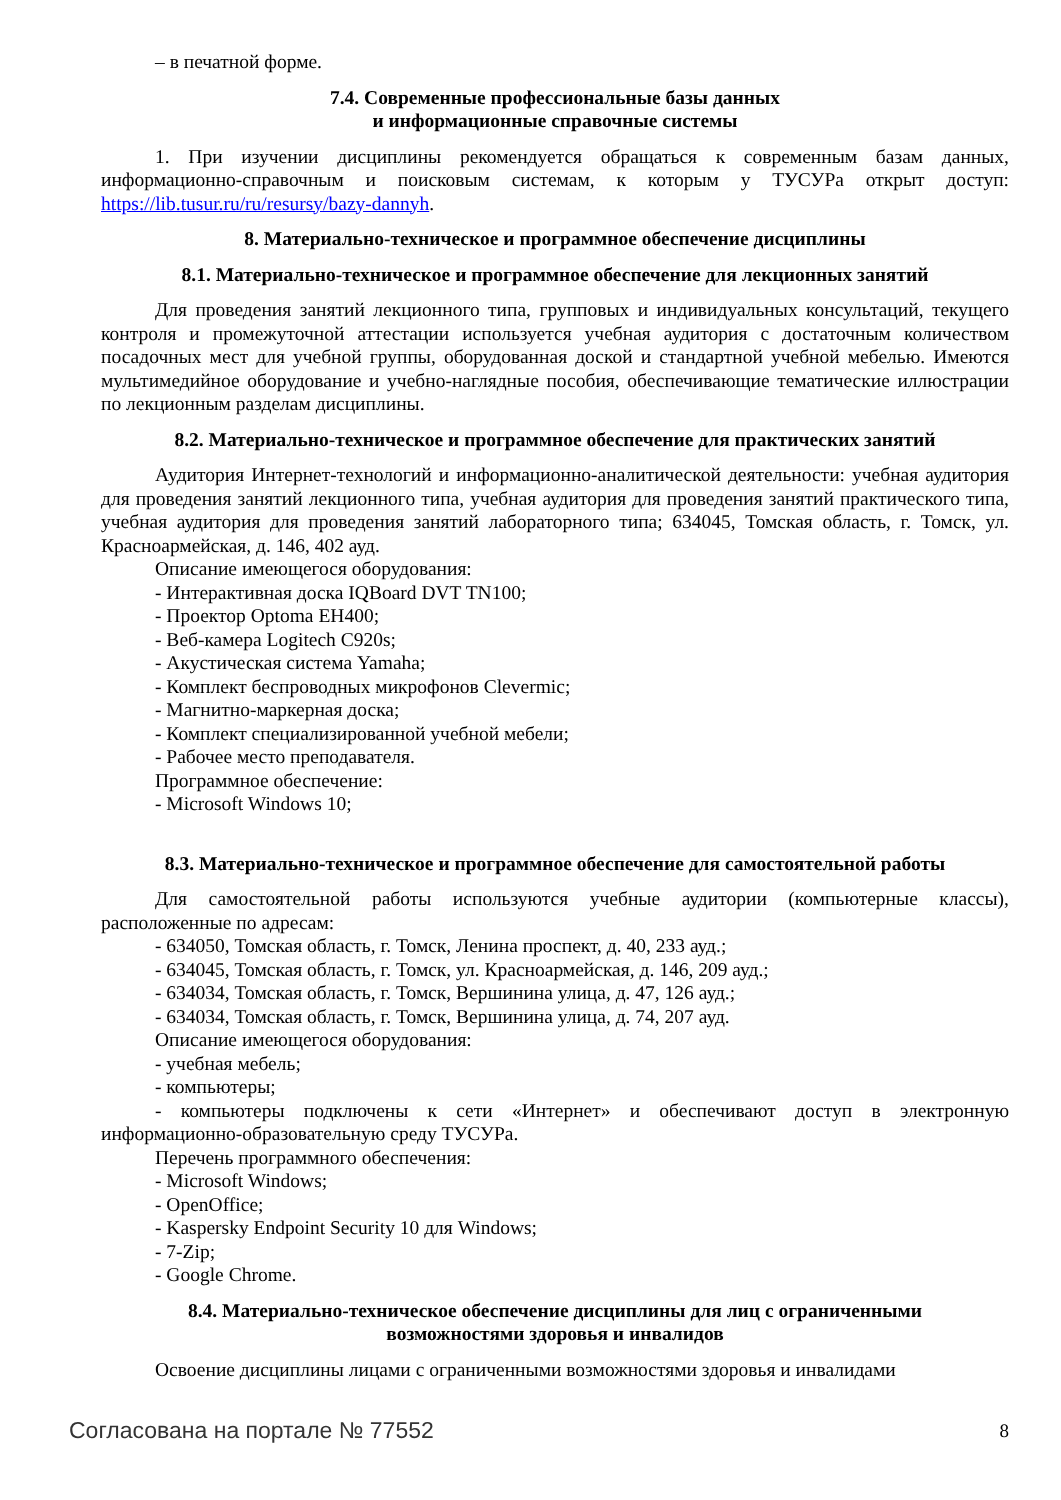– в печатной форме.
7.4. Современные профессиональные базы данных
и информационные справочные системы
1. При изучении дисциплины рекомендуется обращаться к современным базам данных, информационно-справочным и поисковым системам, к которым у ТУСУРа открыт доступ: https://lib.tusur.ru/ru/resursy/bazy-dannyh.
8. Материально-техническое и программное обеспечение дисциплины
8.1. Материально-техническое и программное обеспечение для лекционных занятий
Для проведения занятий лекционного типа, групповых и индивидуальных консультаций, текущего контроля и промежуточной аттестации используется учебная аудитория с достаточным количеством посадочных мест для учебной группы, оборудованная доской и стандартной учебной мебелью. Имеются мультимедийное оборудование и учебно-наглядные пособия, обеспечивающие тематические иллюстрации по лекционным разделам дисциплины.
8.2. Материально-техническое и программное обеспечение для практических занятий
Аудитория Интернет-технологий и информационно-аналитической деятельности: учебная аудитория для проведения занятий лекционного типа, учебная аудитория для проведения занятий практического типа, учебная аудитория для проведения занятий лабораторного типа; 634045, Томская область, г. Томск, ул. Красноармейская, д. 146, 402 ауд.
Описание имеющегося оборудования:
- Интерактивная доска IQBoard DVT TN100;
- Проектор Optoma EH400;
- Веб-камера Logitech C920s;
- Акустическая система Yamaha;
- Комплект беспроводных микрофонов Clevermic;
- Магнитно-маркерная доска;
- Комплект специализированной учебной мебели;
- Рабочее место преподавателя.
Программное обеспечение:
- Microsoft Windows 10;
8.3. Материально-техническое и программное обеспечение для самостоятельной работы
Для самостоятельной работы используются учебные аудитории (компьютерные классы), расположенные по адресам:
- 634050, Томская область, г. Томск, Ленина проспект, д. 40, 233 ауд.;
- 634045, Томская область, г. Томск, ул. Красноармейская, д. 146, 209 ауд.;
- 634034, Томская область, г. Томск, Вершинина улица, д. 47, 126 ауд.;
- 634034, Томская область, г. Томск, Вершинина улица, д. 74, 207 ауд.
Описание имеющегося оборудования:
- учебная мебель;
- компьютеры;
- компьютеры подключены к сети «Интернет» и обеспечивают доступ в электронную информационно-образовательную среду ТУСУРа.
Перечень программного обеспечения:
- Microsoft Windows;
- OpenOffice;
- Kaspersky Endpoint Security 10 для Windows;
- 7-Zip;
- Google Chrome.
8.4. Материально-техническое обеспечение дисциплины для лиц с ограниченными
возможностями здоровья и инвалидов
Освоение дисциплины лицами с ограниченными возможностями здоровья и инвалидами
Согласована на портале № 77552 8